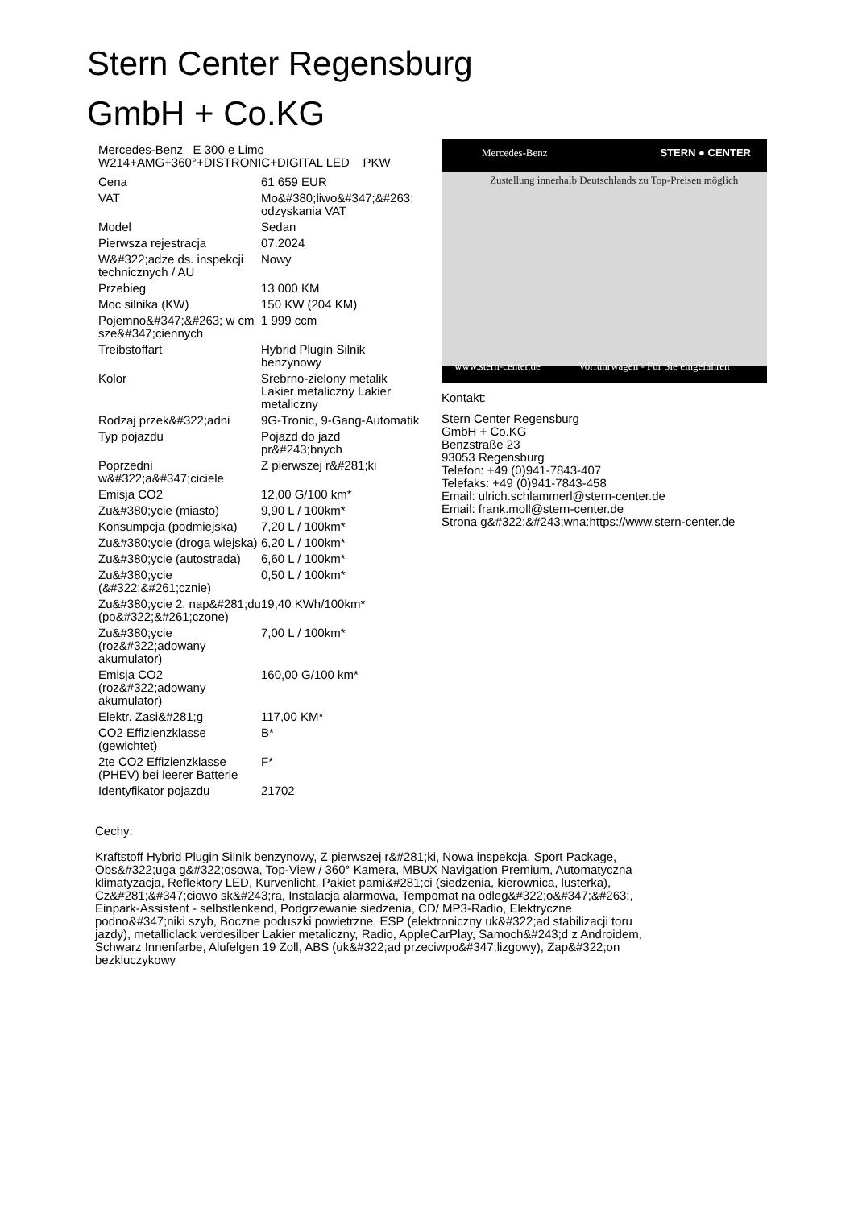Stern Center Regensburg
GmbH + Co.KG
Mercedes-Benz E 300 e Limo
W214+AMG+360°+DISTRONIC+DIGITAL LED PKW
| Cena | 61 659 EUR |
| VAT | Mo&#380;liwo&#347;&#263; odzyskania VAT |
| Model | Sedan |
| Pierwsza rejestracja | 07.2024 |
| W&#322;adze ds. inspekcji technicznych / AU | Nowy |
| Przebieg | 13 000 KM |
| Moc silnika (KW) | 150 KW (204 KM) |
| Pojemno&#347;&#263; w cm sze&#347;ciennych | 1 999 ccm |
| Treibstoffart | Hybrid Plugin Silnik benzynowy |
| Kolor | Srebrno-zielony metalik Lakier metaliczny Lakier metaliczny |
| Rodzaj przek&#322;adni | 9G-Tronic, 9-Gang-Automatik |
| Typ pojazdu | Pojazd do jazd pr&#243;bnych |
| Poprzedni w&#322;a&#347;ciciele | Z pierwszej r&#281;ki |
| Emisja CO2 | 12,00 G/100 km* |
| Zu&#380;ycie (miasto) | 9,90 L / 100km* |
| Konsumpcja (podmiejska) | 7,20 L / 100km* |
| Zu&#380;ycie (droga wiejska) | 6,20 L / 100km* |
| Zu&#380;ycie (autostrada) | 6,60 L / 100km* |
| Zu&#380;ycie (&#322;&#261;cznie) | 0,50 L / 100km* |
| Zu&#380;ycie 2. nap&#281;du (po&#322;&#261;czone) | 19,40 KWh/100km* |
| Zu&#380;ycie (roz&#322;adowany akumulator) | 7,00 L / 100km* |
| Emisja CO2 (roz&#322;adowany akumulator) | 160,00 G/100 km* |
| Elektr. Zasi&#281;g | 117,00 KM* |
| CO2 Effizienzklasse (gewichtet) | B* |
| 2te CO2 Effizienzklasse (PHEV) bei leerer Batterie | F* |
| Identyfikator pojazdu | 21702 |
Mercedes-Benz STERN ● CENTER
Zustellung innerhalb Deutschlands zu Top-Preisen möglich
www.stern-center.de Vorführwagen - Für Sie eingefahren
Kontakt:
Stern Center Regensburg
GmbH + Co.KG
Benzstraße 23
93053 Regensburg
Telefon: +49 (0)941-7843-407
Telefaks: +49 (0)941-7843-458
Email: ulrich.schlammerl@stern-center.de
Email: frank.moll@stern-center.de
Strona g&#322;&#243;wna:https://www.stern-center.de
Cechy:
Kraftstoff Hybrid Plugin Silnik benzynowy, Z pierwszej r&#281;ki, Nowa inspekcja, Sport Package, Obs&#322;uga g&#322;osowa, Top-View / 360° Kamera, MBUX Navigation Premium, Automatyczna klimatyzacja, Reflektory LED, Kurvenlicht, Pakiet pami&#281;ci (siedzenia, kierownica, lusterka), Cz&#281;&#347;ciowo sk&#243;ra, Instalacja alarmowa, Tempomat na odleg&#322;o&#347;&#263;, Einpark-Assistent - selbstlenkend, Podgrzewanie siedzenia, CD/ MP3-Radio, Elektryczne podno&#347;niki szyb, Boczne poduszki powietrzne, ESP (elektroniczny uk&#322;ad stabilizacji toru jazdy), metalliclack verdesilber Lakier metaliczny, Radio, AppleCarPlay, Samoch&#243;d z Androidem, Schwarz Innenfarbe, Alufelgen 19 Zoll, ABS (uk&#322;ad przeciwpo&#347;lizgowy), Zap&#322;on bezkluczykowy